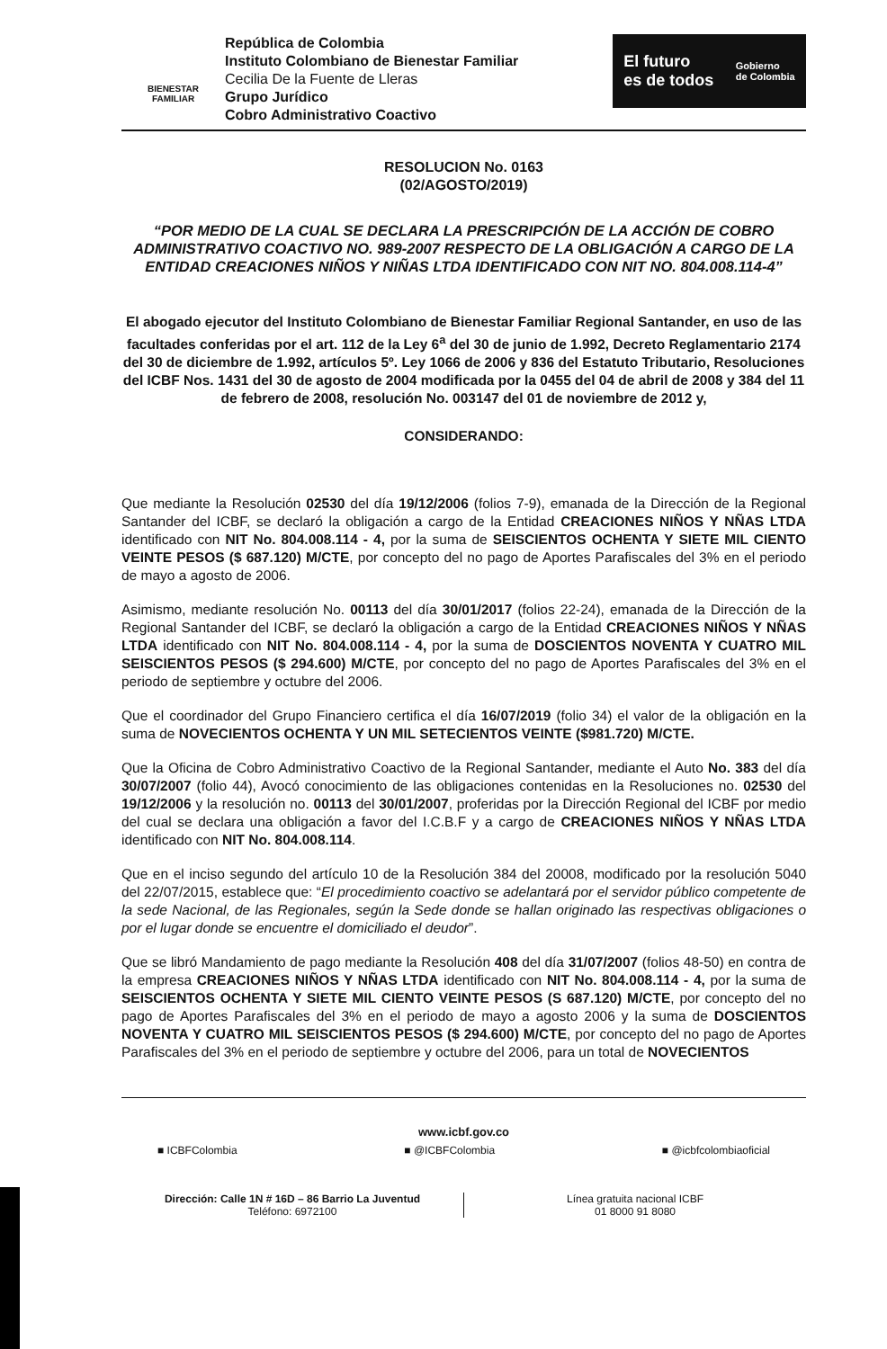BIENESTAR
FAMILIAR
República de Colombia
Instituto Colombiano de Bienestar Familiar
Cecilia De la Fuente de Lleras
Grupo Jurídico
Cobro Administrativo Coactivo
El futuro
es de todos Gobierno
de Colombia
RESOLUCION No. 0163
(02/AGOSTO/2019)
“POR MEDIO DE LA CUAL SE DECLARA LA PRESCRIPCIÓN DE LA ACCIÓN DE COBRO ADMINISTRATIVO COACTIVO NO. 989-2007 RESPECTO DE LA OBLIGACIÓN A CARGO DE LA ENTIDAD CREACIONES NIÑOS Y NIÑAS LTDA IDENTIFICADO CON NIT NO. 804.008.114-4”
El abogado ejecutor del Instituto Colombiano de Bienestar Familiar Regional Santander, en uso de las facultades conferidas por el art. 112 de la Ley 6<sup>a</sup> del 30 de junio de 1.992, Decreto Reglamentario 2174 del 30 de diciembre de 1.992, artículos 5º. Ley 1066 de 2006 y 836 del Estatuto Tributario, Resoluciones del ICBF Nos. 1431 del 30 de agosto de 2004 modificada por la 0455 del 04 de abril de 2008 y 384 del 11 de febrero de 2008, resolución No. 003147 del 01 de noviembre de 2012 y,
CONSIDERANDO:
Que mediante la Resolución 02530 del día 19/12/2006 (folios 7-9), emanada de la Dirección de la Regional Santander del ICBF, se declaró la obligación a cargo de la Entidad CREACIONES NIÑOS Y NÑAS LTDA identificado con NIT No. 804.008.114 - 4, por la suma de SEISCIENTOS OCHENTA Y SIETE MIL CIENTO VEINTE PESOS ($ 687.120) M/CTE, por concepto del no pago de Aportes Parafiscales del 3% en el periodo de mayo a agosto de 2006.
Asimismo, mediante resolución No. 00113 del día 30/01/2017 (folios 22-24), emanada de la Dirección de la Regional Santander del ICBF, se declaró la obligación a cargo de la Entidad CREACIONES NIÑOS Y NÑAS LTDA identificado con NIT No. 804.008.114 - 4, por la suma de DOSCIENTOS NOVENTA Y CUATRO MIL SEISCIENTOS PESOS ($ 294.600) M/CTE, por concepto del no pago de Aportes Parafiscales del 3% en el periodo de septiembre y octubre del 2006.
Que el coordinador del Grupo Financiero certifica el día 16/07/2019 (folio 34) el valor de la obligación en la suma de NOVECIENTOS OCHENTA Y UN MIL SETECIENTOS VEINTE ($981.720) M/CTE.
Que la Oficina de Cobro Administrativo Coactivo de la Regional Santander, mediante el Auto No. 383 del día 30/07/2007 (folio 44), Avocó conocimiento de las obligaciones contenidas en la Resoluciones no. 02530 del 19/12/2006 y la resolución no. 00113 del 30/01/2007, proferidas por la Dirección Regional del ICBF por medio del cual se declara una obligación a favor del I.C.B.F y a cargo de CREACIONES NIÑOS Y NÑAS LTDA identificado con NIT No. 804.008.114.
Que en el inciso segundo del artículo 10 de la Resolución 384 del 20008, modificado por la resolución 5040 del 22/07/2015, establece que: “El procedimiento coactivo se adelantará por el servidor público competente de la sede Nacional, de las Regionales, según la Sede donde se hallan originado las respectivas obligaciones o por el lugar donde se encuentre el domiciliado el deudor”.
Que se libró Mandamiento de pago mediante la Resolución 408 del día 31/07/2007 (folios 48-50) en contra de la empresa CREACIONES NIÑOS Y NÑAS LTDA identificado con NIT No. 804.008.114 - 4, por la suma de SEISCIENTOS OCHENTA Y SIETE MIL CIENTO VEINTE PESOS (S 687.120) M/CTE, por concepto del no pago de Aportes Parafiscales del 3% en el periodo de mayo a agosto 2006 y la suma de DOSCIENTOS NOVENTA Y CUATRO MIL SEISCIENTOS PESOS ($ 294.600) M/CTE, por concepto del no pago de Aportes Parafiscales del 3% en el periodo de septiembre y octubre del 2006, para un total de NOVECIENTOS
www.icbf.gov.co
■ ICBFColombia ■ @ICBFColombia ■ @icbfcolombiaoficial
Dirección: Calle 1N # 16D – 86 Barrio La Juventud
Teléfono: 6972100
Línea gratuita nacional ICBF
01 8000 91 8080